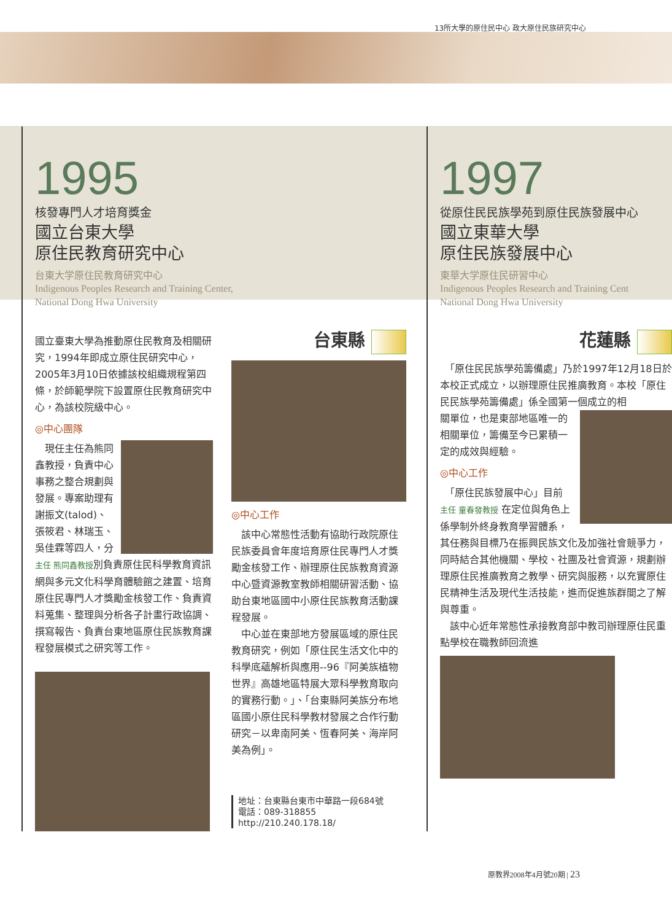13所大學的原住民中心 政大原住民族研究中心
1995
核發專門人才培育獎金
國立台東大學
原住民教育研究中心
台東大学原住民教育研究中心
Indigenous Peoples Research and Training Center,
National Dong Hwa University
國立臺東大學為推動原住民教育及相關研究，1994年即成立原住民研究中心，2005年3月10日依據該校組織規程第四條，於師範學院下設置原住民教育研究中心，為該校院級中心。
◎中心團隊
　現任主任為熊同鑫教授，負責中心事務之整合規劃與發展。專案助理有謝振文(talod)、張筱君、林瑞玉、吳佳霖等四人，分主任 熊同鑫教授別負責原住民科學教育資訊網與多元文化科學育體驗館之建置、培育原住民專門人才獎勵金核發工作、負責資料蒐集、整理與分析各子計畫行政協調、撰寫報告、負責台東地區原住民族教育課程發展模式之研究等工作。
台東縣
◎中心工作
　該中心常態性活動有協助行政院原住民族委員會年度培育原住民專門人才獎勵金核發工作、辦理原住民族教育資源中心暨資源教室教師相關研習活動、協助台東地區國中小原住民族教育活動課程發展。
　中心並在東部地方發展區域的原住民教育研究，例如「原住民生活文化中的科學底蘊解析與應用--96『阿美族植物世界』高雄地區特展大眾科學教育取向的實務行動。」、「台東縣阿美族分布地區國小原住民科學教材發展之合作行動研究－以卑南阿美、恆春阿美、海岸阿美為例」。
地址：台東縣台東市中華路一段684號
電話：089-318855
http://210.240.178.18/
1997
從原住民民族學苑到原住民族發展中心
國立東華大學
原住民族發展中心
東華大学原住民研習中心
Indigenous Peoples Research and Training Cent
National Dong Hwa University
花蓮縣
　「原住民民族學苑籌備處」乃於1997年12月18日於本校正式成立，以辦理原住民推廣教育。本校「原住民民族學苑籌備處」係全國第一個成立的相
關單位，也是東部地區唯一的相關單位，籌備至今已累積一定的成效與經驗。
◎中心工作
　「原住民族發展中心」目前 主任 童春發教授 在定位與角色上係學制外終身教育學習體系，其任務與目標乃在振興民族文化及加強社會競爭力，同時結合其他機關、學校、社團及社會資源，規劃辦理原住民推廣教育之教學、研究與服務，以充實原住民精神生活及現代生活技能，進而促進族群間之了解與尊重。
　該中心近年常態性承接教育部中教司辦理原住民重點學校在職教師回流進
原教界2008年4月號20期 | 23